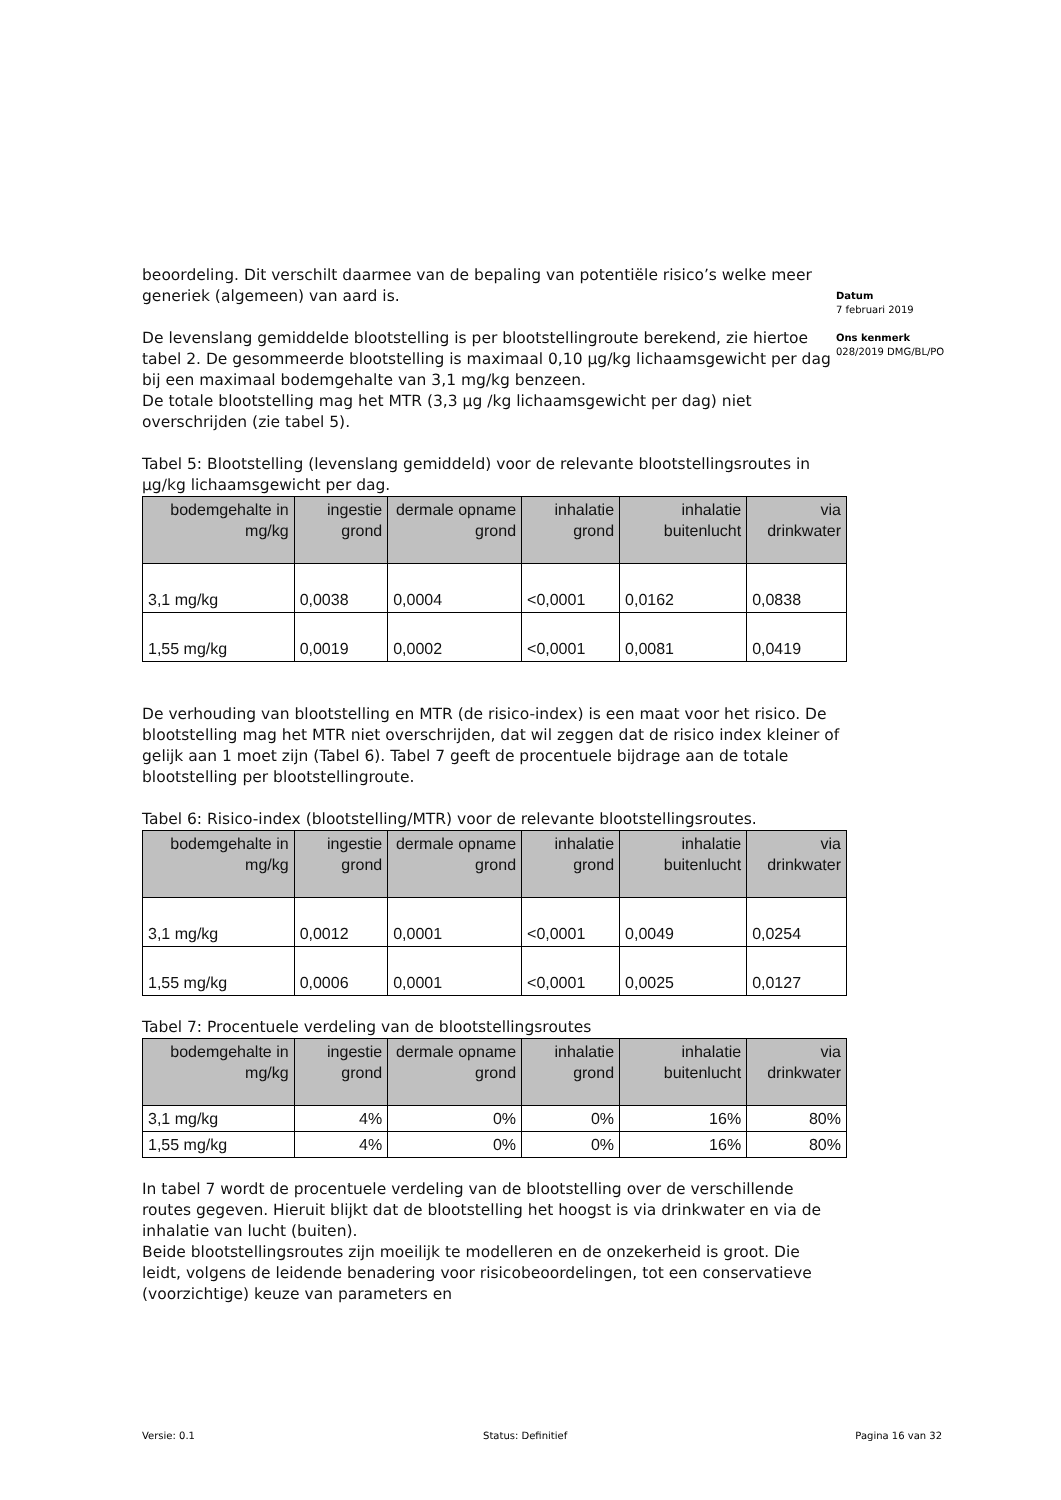beoordeling. Dit verschilt daarmee van de bepaling van potentiële risico’s welke meer generiek (algemeen) van aard is.
De levenslang gemiddelde blootstelling is per blootstellingroute berekend, zie hiertoe tabel 2. De gesommeerde blootstelling is maximaal 0,10 µg/kg lichaamsgewicht per dag bij een maximaal bodemgehalte van 3,1 mg/kg benzeen.
De totale blootstelling mag het MTR (3,3 µg /kg lichaamsgewicht per dag) niet overschrijden (zie tabel 5).
Tabel 5: Blootstelling (levenslang gemiddeld) voor de relevante blootstellingsroutes in µg/kg lichaamsgewicht per dag.
| bodemgehalte in mg/kg | ingestie grond | dermale opname grond | inhalatie grond | inhalatie buitenlucht | via drinkwater |
| --- | --- | --- | --- | --- | --- |
| 3,1 mg/kg | 0,0038 | 0,0004 | <0,0001 | 0,0162 | 0,0838 |
| 1,55 mg/kg | 0,0019 | 0,0002 | <0,0001 | 0,0081 | 0,0419 |
De verhouding van blootstelling en MTR (de risico-index) is een maat voor het risico. De blootstelling mag het MTR niet overschrijden, dat wil zeggen dat de risico index kleiner of gelijk aan 1 moet zijn (Tabel 6). Tabel 7 geeft de procentuele bijdrage aan de totale blootstelling per blootstellingroute.
Tabel 6: Risico-index (blootstelling/MTR) voor de relevante blootstellingsroutes.
| bodemgehalte in mg/kg | ingestie grond | dermale opname grond | inhalatie grond | inhalatie buitenlucht | via drinkwater |
| --- | --- | --- | --- | --- | --- |
| 3,1 mg/kg | 0,0012 | 0,0001 | <0,0001 | 0,0049 | 0,0254 |
| 1,55 mg/kg | 0,0006 | 0,0001 | <0,0001 | 0,0025 | 0,0127 |
Tabel 7: Procentuele verdeling van de blootstellingsroutes
| bodemgehalte in mg/kg | ingestie grond | dermale opname grond | inhalatie grond | inhalatie buitenlucht | via drinkwater |
| --- | --- | --- | --- | --- | --- |
| 3,1 mg/kg | 4% | 0% | 0% | 16% | 80% |
| 1,55 mg/kg | 4% | 0% | 0% | 16% | 80% |
In tabel 7 wordt de procentuele verdeling van de blootstelling over de verschillende routes gegeven. Hieruit blijkt dat de blootstelling het hoogst is via drinkwater en via de inhalatie van lucht (buiten).
Beide blootstellingsroutes zijn moeilijk te modelleren en de onzekerheid is groot. Die leidt, volgens de leidende benadering voor risicobeoordelingen, tot een conservatieve (voorzichtige) keuze van parameters en
Datum
7 februari 2019
Ons kenmerk
028/2019 DMG/BL/PO
Versie: 0.1 Status: Definitief Pagina 16 van 32